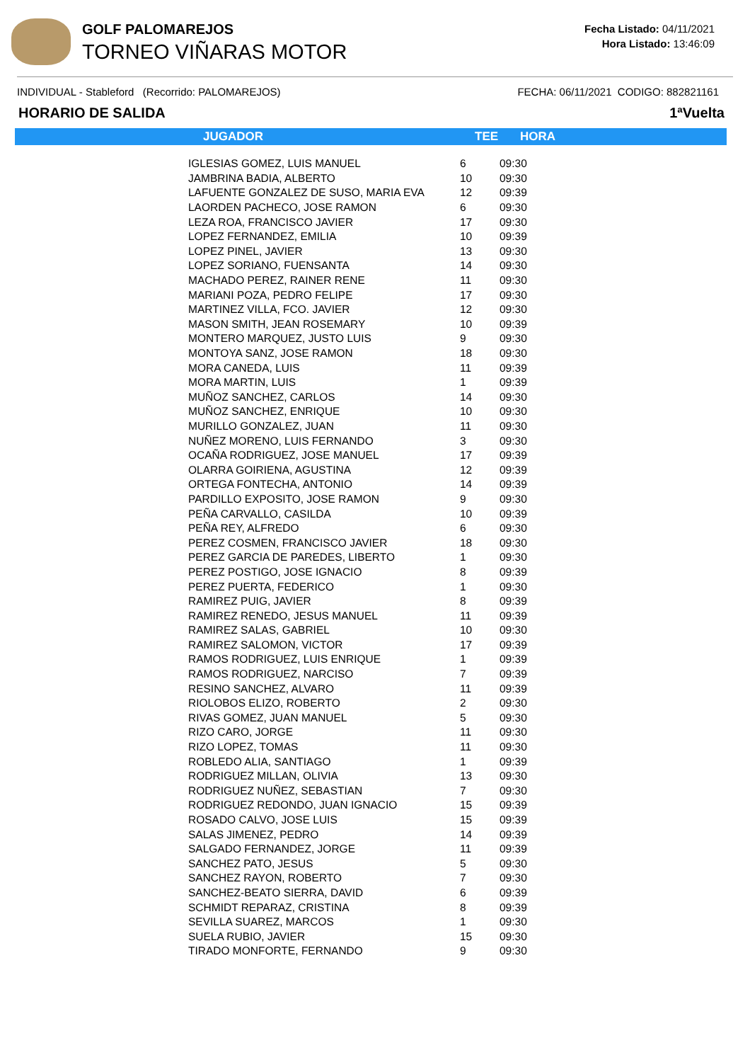GOLF PALOMAREJOS
TORNEO VIÑARAS MOTOR
Fecha Listado: 04/11/2021
Hora Listado: 13:46:09
INDIVIDUAL - Stableford (Recorrido: PALOMAREJOS) FECHA: 06/11/2021 CODIGO: 882821161
HORARIO DE SALIDA 1ªVuelta
| JUGADOR | TEE | HORA |
| --- | --- | --- |
| IGLESIAS GOMEZ, LUIS MANUEL | 6 | 09:30 |
| JAMBRINA BADIA, ALBERTO | 10 | 09:30 |
| LAFUENTE GONZALEZ DE SUSO, MARIA EVA | 12 | 09:39 |
| LAORDEN PACHECO, JOSE RAMON | 6 | 09:30 |
| LEZA ROA, FRANCISCO JAVIER | 17 | 09:30 |
| LOPEZ FERNANDEZ, EMILIA | 10 | 09:39 |
| LOPEZ PINEL, JAVIER | 13 | 09:30 |
| LOPEZ SORIANO, FUENSANTA | 14 | 09:30 |
| MACHADO PEREZ, RAINER RENE | 11 | 09:30 |
| MARIANI POZA, PEDRO FELIPE | 17 | 09:30 |
| MARTINEZ VILLA, FCO. JAVIER | 12 | 09:30 |
| MASON SMITH, JEAN ROSEMARY | 10 | 09:39 |
| MONTERO MARQUEZ, JUSTO LUIS | 9 | 09:30 |
| MONTOYA SANZ, JOSE RAMON | 18 | 09:30 |
| MORA CANEDA, LUIS | 11 | 09:39 |
| MORA MARTIN, LUIS | 1 | 09:39 |
| MUÑOZ SANCHEZ, CARLOS | 14 | 09:30 |
| MUÑOZ SANCHEZ, ENRIQUE | 10 | 09:30 |
| MURILLO GONZALEZ, JUAN | 11 | 09:30 |
| NUÑEZ MORENO, LUIS FERNANDO | 3 | 09:30 |
| OCAÑA RODRIGUEZ, JOSE MANUEL | 17 | 09:39 |
| OLARRA GOIRIENA, AGUSTINA | 12 | 09:39 |
| ORTEGA FONTECHA, ANTONIO | 14 | 09:39 |
| PARDILLO EXPOSITO, JOSE RAMON | 9 | 09:30 |
| PEÑA CARVALLO, CASILDA | 10 | 09:39 |
| PEÑA REY, ALFREDO | 6 | 09:30 |
| PEREZ COSMEN, FRANCISCO JAVIER | 18 | 09:30 |
| PEREZ GARCIA DE PAREDES, LIBERTO | 1 | 09:30 |
| PEREZ POSTIGO, JOSE IGNACIO | 8 | 09:39 |
| PEREZ PUERTA, FEDERICO | 1 | 09:30 |
| RAMIREZ PUIG, JAVIER | 8 | 09:39 |
| RAMIREZ RENEDO, JESUS MANUEL | 11 | 09:39 |
| RAMIREZ SALAS, GABRIEL | 10 | 09:30 |
| RAMIREZ SALOMON, VICTOR | 17 | 09:39 |
| RAMOS RODRIGUEZ, LUIS ENRIQUE | 1 | 09:39 |
| RAMOS RODRIGUEZ, NARCISO | 7 | 09:39 |
| RESINO SANCHEZ, ALVARO | 11 | 09:39 |
| RIOLOBOS ELIZO, ROBERTO | 2 | 09:30 |
| RIVAS GOMEZ, JUAN MANUEL | 5 | 09:30 |
| RIZO CARO, JORGE | 11 | 09:30 |
| RIZO LOPEZ, TOMAS | 11 | 09:30 |
| ROBLEDO ALIA, SANTIAGO | 1 | 09:39 |
| RODRIGUEZ MILLAN, OLIVIA | 13 | 09:30 |
| RODRIGUEZ NUÑEZ, SEBASTIAN | 7 | 09:30 |
| RODRIGUEZ REDONDO, JUAN IGNACIO | 15 | 09:39 |
| ROSADO CALVO, JOSE LUIS | 15 | 09:39 |
| SALAS JIMENEZ, PEDRO | 14 | 09:39 |
| SALGADO FERNANDEZ, JORGE | 11 | 09:39 |
| SANCHEZ PATO, JESUS | 5 | 09:30 |
| SANCHEZ RAYON, ROBERTO | 7 | 09:30 |
| SANCHEZ-BEATO SIERRA, DAVID | 6 | 09:39 |
| SCHMIDT REPARAZ, CRISTINA | 8 | 09:39 |
| SEVILLA SUAREZ, MARCOS | 1 | 09:30 |
| SUELA RUBIO, JAVIER | 15 | 09:30 |
| TIRADO MONFORTE, FERNANDO | 9 | 09:30 |